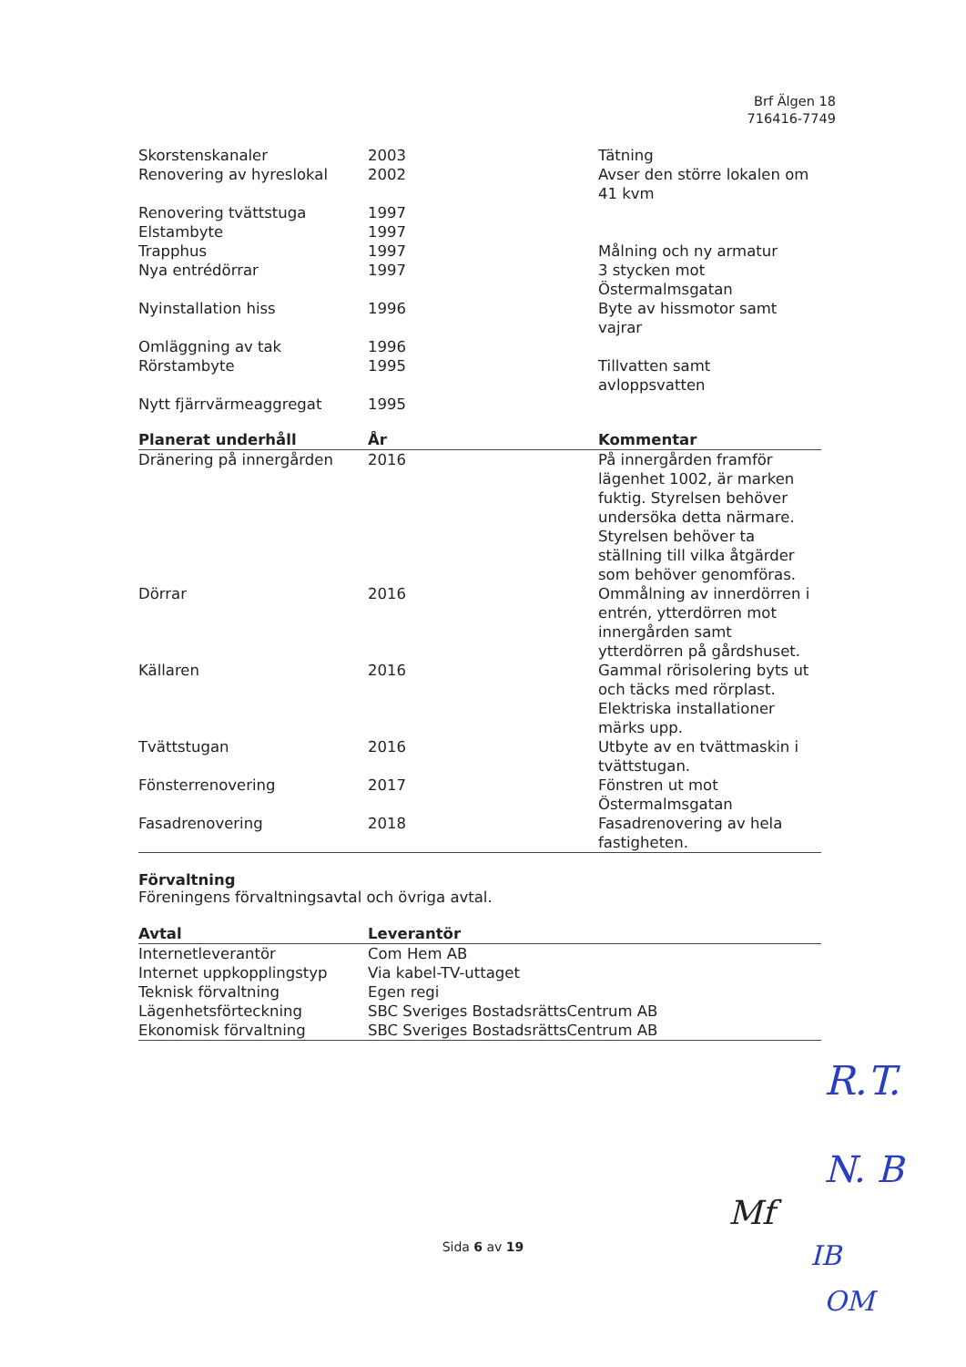Brf Älgen 18
716416-7749
| Skorstenskanaler | 2003 | Tätning |
| Renovering av hyreslokal | 2002 | Avser den större lokalen om 41 kvm |
| Renovering tvättstuga | 1997 | |
| Elstambyte | 1997 | |
| Trapphus | 1997 | Målning och ny armatur |
| Nya entrédörrar | 1997 | 3 stycken mot Östermalmsgatan |
| Nyinstallation hiss | 1996 | Byte av hissmotor samt vajrar |
| Omläggning av tak | 1996 | |
| Rörstambyte | 1995 | Tillvatten samt avloppsvatten |
| Nytt fjärrvärmeaggregat | 1995 | |
| Planerat underhåll | År | Kommentar |
| --- | --- | --- |
| Dränering på innergården | 2016 | På innergården framför lägenhet 1002, är marken fuktig. Styrelsen behöver undersöka detta närmare. Styrelsen behöver ta ställning till vilka åtgärder som behöver genomföras. |
| Dörrar | 2016 | Ommålning av innerdörren i entrén, ytterdörren mot innergården samt ytterdörren på gårdshuset. |
| Källaren | 2016 | Gammal rörisolering byts ut och täcks med rörplast. Elektriska installationer märks upp. |
| Tvättstugan | 2016 | Utbyte av en tvättmaskin i tvättstugan. |
| Fönsterrenovering | 2017 | Fönstren ut mot Östermalmsgatan |
| Fasadrenovering | 2018 | Fasadrenovering av hela fastigheten. |
Förvaltning
Föreningens förvaltningsavtal och övriga avtal.
| Avtal | Leverantör |
| --- | --- |
| Internetleverantör | Com Hem AB |
| Internet uppkopplingstyp | Via kabel-TV-uttaget |
| Teknisk förvaltning | Egen regi |
| Lägenhetsförteckning | SBC Sveriges BostadsrättsCentrum AB |
| Ekonomisk förvaltning | SBC Sveriges BostadsrättsCentrum AB |
Sida 6 av 19
R.T.
Mf
N. B
IB
OM